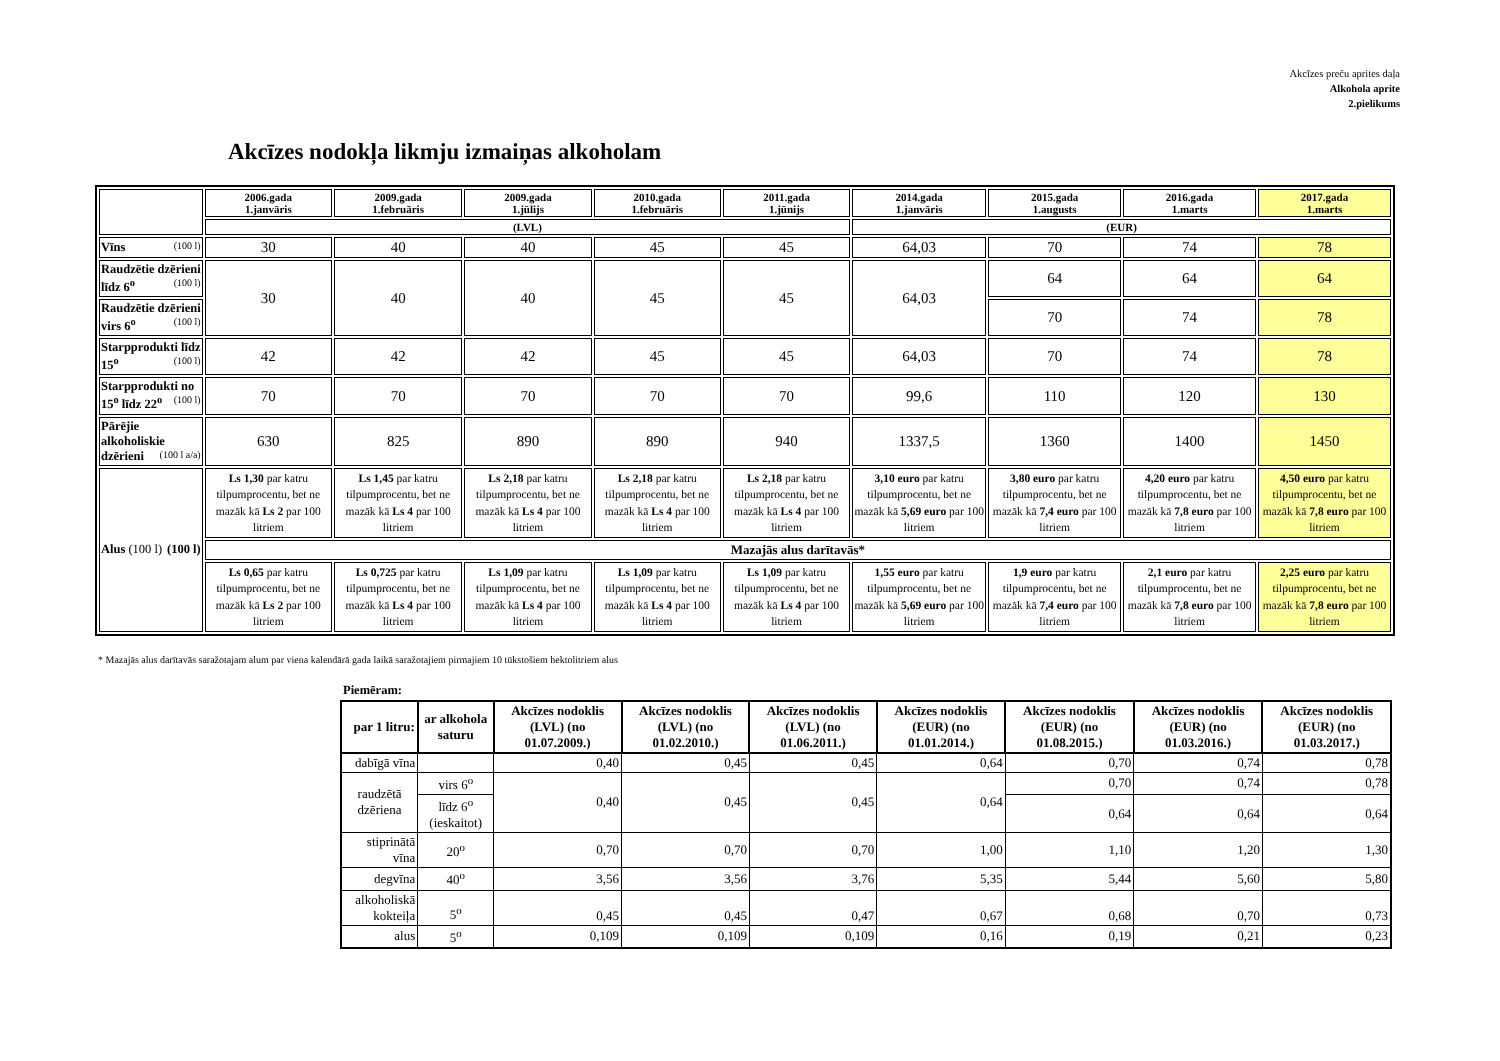Akcīzes preču aprites daļa
Alkohola aprite
2.pielikums
Akcīzes nodokļa likmju izmaiņas alkoholam
| | 2006.gada 1.janvāris | 2009.gada 1.februāris | 2009.gada 1.jūlijs | 2010.gada 1.februāris | 2011.gada 1.jūnijs | 2014.gada 1.janvāris | 2015.gada 1.augusts | 2016.gada 1.marts | 2017.gada 1.marts |
| --- | --- | --- | --- | --- | --- | --- | --- | --- | --- |
| | (LVL) | | | | | (EUR) | | | |
| Vīns (100 l) | 30 | 40 | 40 | 45 | 45 | 64,03 | 70 | 74 | 78 |
| Raudzētie dzērieni līdz 6<sup>o</sup> (100 l) | 30 | 40 | 40 | 45 | 45 | 64,03 | 64 | 64 | 64 |
| Raudzētie dzērieni virs 6<sup>o</sup> (100 l) | | | | | | | 70 | 74 | 78 |
| Starpprodukti līdz 15<sup>o</sup> (100 l) | 42 | 42 | 42 | 45 | 45 | 64,03 | 70 | 74 | 78 |
| Starpprodukti no 15<sup>o</sup> līdz 22<sup>o</sup> (100 l) | 70 | 70 | 70 | 70 | 70 | 99,6 | 110 | 120 | 130 |
| Pārējie alkoholiskie dzērieni (100 l a/a) | 630 | 825 | 890 | 890 | 940 | 1337,5 | 1360 | 1400 | 1450 |
| Alus (100 l) (100 l) | Ls 1,30 par katru tilpumprocentu, bet ne mazāk kā Ls 2 par 100 litriem | Ls 1,45 par katru tilpumprocentu, bet ne mazāk kā Ls 4 par 100 litriem | Ls 2,18 par katru tilpumprocentu, bet ne mazāk kā Ls 4 par 100 litriem | Ls 2,18 par katru tilpumprocentu, bet ne mazāk kā Ls 4 par 100 litriem | Ls 2,18 par katru tilpumprocentu, bet ne mazāk kā Ls 4 par 100 litriem | 3,10 euro par katru tilpumprocentu, bet ne mazāk kā 5,69 euro par 100 litriem | 3,80 euro par katru tilpumprocentu, bet ne mazāk kā 7,4 euro par 100 litriem | 4,20 euro par katru tilpumprocentu, bet ne mazāk kā 7,8 euro par 100 litriem | 4,50 euro par katru tilpumprocentu, bet ne mazāk kā 7,8 euro par 100 litriem |
| | Mazajās alus darītavās* | | | | | | | | |
| | Ls 0,65 par katru tilpumprocentu, bet ne mazāk kā Ls 2 par 100 litriem | Ls 0,725 par katru tilpumprocentu, bet ne mazāk kā Ls 4 par 100 litriem | Ls 1,09 par katru tilpumprocentu, bet ne mazāk kā Ls 4 par 100 litriem | Ls 1,09 par katru tilpumprocentu, bet ne mazāk kā Ls 4 par 100 litriem | Ls 1,09 par katru tilpumprocentu, bet ne mazāk kā Ls 4 par 100 litriem | 1,55 euro par katru tilpumprocentu, bet ne mazāk kā 5,69 euro par 100 litriem | 1,9 euro par katru tilpumprocentu, bet ne mazāk kā 7,4 euro par 100 litriem | 2,1 euro par katru tilpumprocentu, bet ne mazāk kā 7,8 euro par 100 litriem | 2,25 euro par katru tilpumprocentu, bet ne mazāk kā 7,8 euro par 100 litriem |
* Mazajās alus darītavās saražotajam alum par viena kalendārā gada laikā saražotajiem pirmajiem 10 tūkstošiem hektolitriem alus
Piemēram:
| par 1 litru: | ar alkohola saturu | Akcīzes nodoklis (LVL) (no 01.07.2009.) | Akcīzes nodoklis (LVL) (no 01.02.2010.) | Akcīzes nodoklis (LVL) (no 01.06.2011.) | Akcīzes nodoklis (EUR) (no 01.01.2014.) | Akcīzes nodoklis (EUR) (no 01.08.2015.) | Akcīzes nodoklis (EUR) (no 01.03.2016.) | Akcīzes nodoklis (EUR) (no 01.03.2017.) |
| --- | --- | --- | --- | --- | --- | --- | --- | --- |
| dabīgā vīna | | 0,40 | 0,45 | 0,45 | 0,64 | 0,70 | 0,74 | 0,78 |
| raudzētā dzēriena | virs 6<sup>o</sup> | 0,40 | 0,45 | 0,45 | 0,64 | 0,70 | 0,74 | 0,78 |
| | līdz 6<sup>o</sup> (ieskaitot) | | | | | 0,64 | 0,64 | 0,64 |
| stiprinātā vīna | 20<sup>o</sup> | 0,70 | 0,70 | 0,70 | 1,00 | 1,10 | 1,20 | 1,30 |
| degvīna | 40<sup>o</sup> | 3,56 | 3,56 | 3,76 | 5,35 | 5,44 | 5,60 | 5,80 |
| alkoholiskā kokteiļa | 5<sup>o</sup> | 0,45 | 0,45 | 0,47 | 0,67 | 0,68 | 0,70 | 0,73 |
| alus | 5<sup>o</sup> | 0,109 | 0,109 | 0,109 | 0,16 | 0,19 | 0,21 | 0,23 |